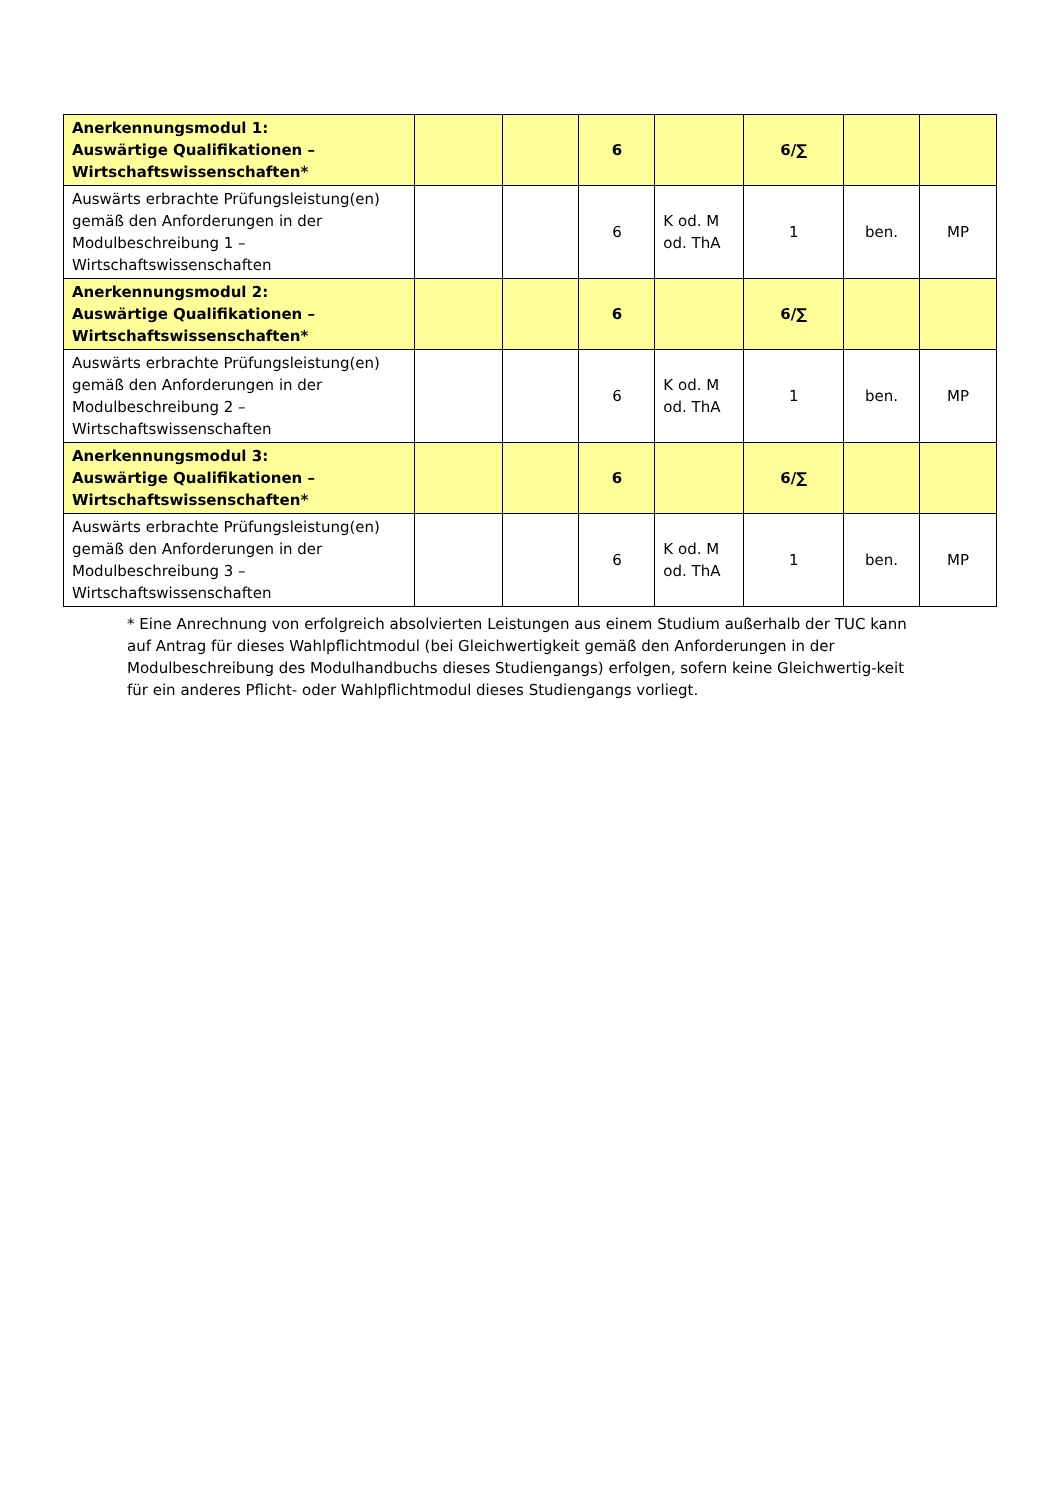| Anerkennungsmodul 1: Auswärtige Qualifikationen – Wirtschaftswissenschaften* | | | 6 | | 6/∑ | | |
| Auswärts erbrachte Prüfungsleistung(en) gemäß den Anforderungen in der Modulbeschreibung 1 – Wirtschaftswissenschaften | | | 6 | K od. M od. ThA | 1 | ben. | MP |
| Anerkennungsmodul 2: Auswärtige Qualifikationen – Wirtschaftswissenschaften* | | | 6 | | 6/∑ | | |
| Auswärts erbrachte Prüfungsleistung(en) gemäß den Anforderungen in der Modulbeschreibung 2 – Wirtschaftswissenschaften | | | 6 | K od. M od. ThA | 1 | ben. | MP |
| Anerkennungsmodul 3: Auswärtige Qualifikationen – Wirtschaftswissenschaften* | | | 6 | | 6/∑ | | |
| Auswärts erbrachte Prüfungsleistung(en) gemäß den Anforderungen in der Modulbeschreibung 3 – Wirtschaftswissenschaften | | | 6 | K od. M od. ThA | 1 | ben. | MP |
* Eine Anrechnung von erfolgreich absolvierten Leistungen aus einem Studium außerhalb der TUC kann auf Antrag für dieses Wahlpflichtmodul (bei Gleichwertigkeit gemäß den Anforderungen in der Modulbeschreibung des Modulhandbuchs dieses Studiengangs) erfolgen, sofern keine Gleichwertig-keit für ein anderes Pflicht- oder Wahlpflichtmodul dieses Studiengangs vorliegt.